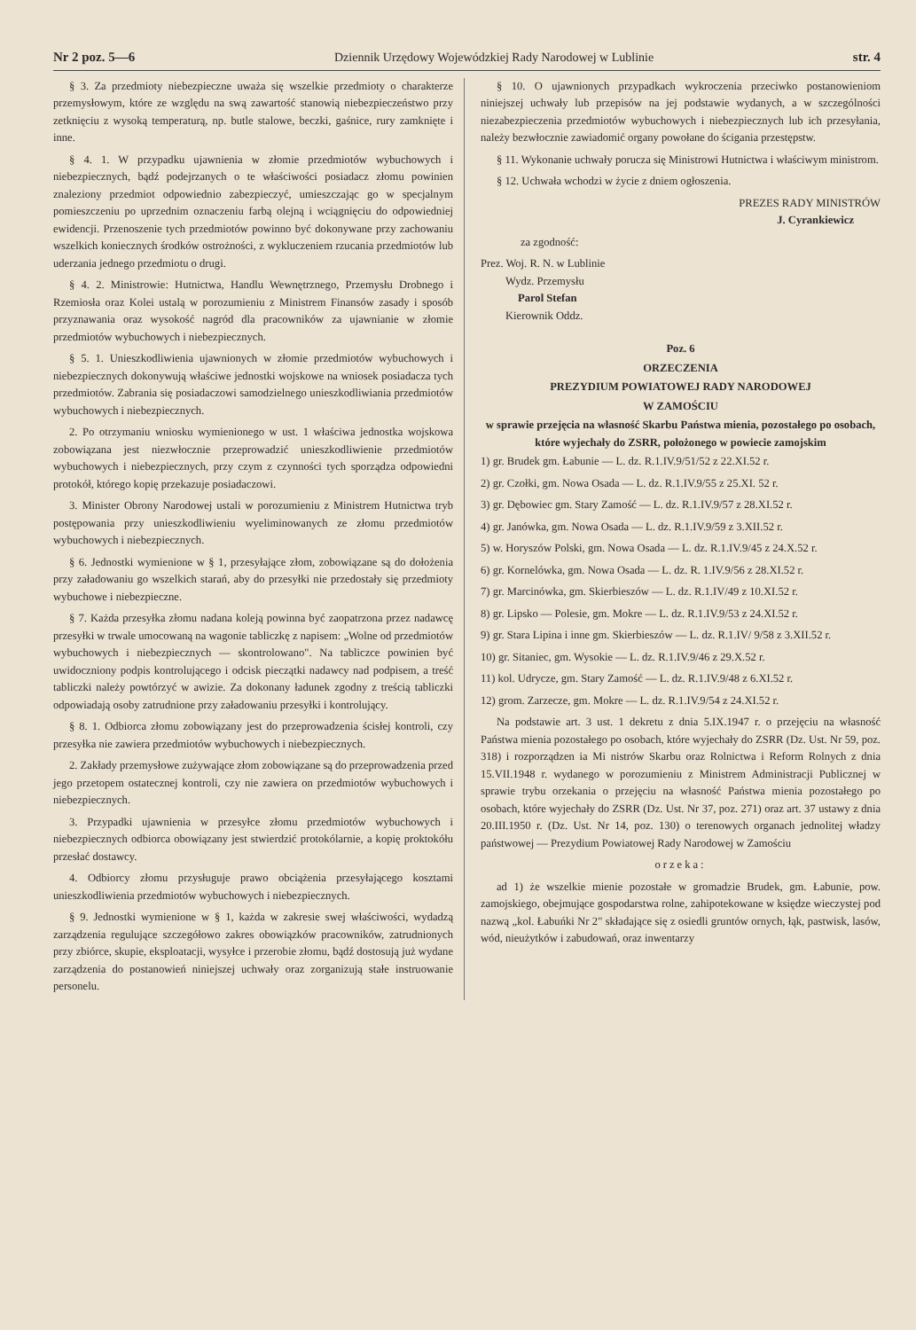Nr 2 poz. 5—6 Dziennik Urzędowy Wojewódzkiej Rady Narodowej w Lublinie str. 4
§ 3. Za przedmioty niebezpieczne uważa się wszelkie przedmioty o charakterze przemysłowym, które ze względu na swą zawartość stanowią niebezpieczeństwo przy zetknięciu z wysoką temperaturą, np. butle stalowe, beczki, gaśnice, rury zamknięte i inne.
§ 4. 1. W przypadku ujawnienia w złomie przedmiotów wybuchowych i niebezpiecznych, bądź podejrzanych o te właściwości posiadacz złomu powinien znaleziony przedmiot odpowiednio zabezpieczyć, umieszczając go w specjalnym pomieszczeniu po uprzednim oznaczeniu farbą olejną i wciągnięciu do odpowiedniej ewidencji. Przenoszenie tych przedmiotów powinno być dokonywane przy zachowaniu wszelkich koniecznych środków ostrożności, z wykluczeniem rzucania przedmiotów lub uderzania jednego przedmiotu o drugi.
§ 4. 2. Ministrowie: Hutnictwa, Handlu Wewnętrznego, Przemysłu Drobnego i Rzemiosła oraz Kolei ustalą w porozumieniu z Ministrem Finansów zasady i sposób przyznawania oraz wysokość nagród dla pracowników za ujawnianie w złomie przedmiotów wybuchowych i niebezpiecznych.
§ 5. 1. Unieszkodliwienia ujawnionych w złomie przedmiotów wybuchowych i niebezpiecznych dokonywują właściwe jednostki wojskowe na wniosek posiadacza tych przedmiotów. Zabrania się posiadaczowi samodzielnego unieszkodliwiania przedmiotów wybuchowych i niebezpiecznych.
2. Po otrzymaniu wniosku wymienionego w ust. 1 właściwa jednostka wojskowa zobowiązana jest niezwłocznie przeprowadzić unieszkodliwienie przedmiotów wybuchowych i niebezpiecznych, przy czym z czynności tych sporządza odpowiedni protokół, którego kopię przekazuje posiadaczowi.
3. Minister Obrony Narodowej ustali w porozumieniu z Ministrem Hutnictwa tryb postępowania przy unieszkodliwieniu wyeliminowanych ze złomu przedmiotów wybuchowych i niebezpiecznych.
§ 6. Jednostki wymienione w § 1, przesyłające złom, zobowiązane są do dołożenia przy załadowaniu go wszelkich starań, aby do przesyłki nie przedostały się przedmioty wybuchowe i niebezpieczne.
§ 7. Każda przesyłka złomu nadana koleją powinna być zaopatrzona przez nadawcę przesyłki w trwale umocowaną na wagonie tabliczkę z napisem: „Wolne od przedmiotów wybuchowych i niebezpiecznych — skontrolowano". Na tabliczce powinien być uwidoczniony podpis kontrolującego i odcisk pieczątki nadawcy nad podpisem, a treść tabliczki należy powtórzyć w awizie. Za dokonany ładunek zgodny z treścią tabliczki odpowiadają osoby zatrudnione przy załadowaniu przesyłki i kontrolujący.
§ 8. 1. Odbiorca złomu zobowiązany jest do przeprowadzenia ścisłej kontroli, czy przesyłka nie zawiera przedmiotów wybuchowych i niebezpiecznych.
2. Zakłady przemysłowe zużywające złom zobowiązane są do przeprowadzenia przed jego przetopem ostatecznej kontroli, czy nie zawiera on przedmiotów wybuchowych i niebezpiecznych.
3. Przypadki ujawnienia w przesyłce złomu przedmiotów wybuchowych i niebezpiecznych odbiorca obowiązany jest stwierdzić protokólarnie, a kopię proktokółu przesłać dostawcy.
4. Odbiorcy złomu przysługuje prawo obciążenia przesyłającego kosztami unieszkodliwienia przedmiotów wybuchowych i niebezpiecznych.
§ 9. Jednostki wymienione w § 1, każda w zakresie swej właściwości, wydadzą zarządzenia regulujące szczegółowo zakres obowiązków pracowników, zatrudnionych przy zbiórce, skupie, eksploatacji, wysyłce i przerobie złomu, bądź dostosują już wydane zarządzenia do postanowień niniejszej uchwały oraz zorganizują stałe instruowanie personelu.
§ 10. O ujawnionych przypadkach wykroczenia przeciwko postanowieniom niniejszej uchwały lub przepisów na jej podstawie wydanych, a w szczególności niezabezpieczenia przedmiotów wybuchowych i niebezpiecznych lub ich przesyłania, należy bezwłocznie zawiadomić organy powołane do ścigania przestępstw.
§ 11. Wykonanie uchwały porucza się Ministrowi Hutnictwa i właściwym ministrom.
§ 12. Uchwała wchodzi w życie z dniem ogłoszenia.
PREZES RADY MINISTRÓW
J. Cyrankiewicz
za zgodność:
Prez. Woj. R. N. w Lublinie
Wydz. Przemysłu
Parol Stefan
Kierownik Oddz.
Poz. 6
ORZECZENIA
PREZYDIUM POWIATOWEJ RADY NARODOWEJ
W ZAMOŚCIU
w sprawie przejęcia na własność Skarbu Państwa mienia, pozostałego po osobach, które wyjechały do ZSRR, położonego w powiecie zamojskim
1) gr. Brudek gm. Łabunie — L. dz. R.1.IV.9/51/52 z 22.XI.52 r.
2) gr. Czołki, gm. Nowa Osada — L. dz. R.1.IV.9/55 z 25.XI. 52 r.
3) gr. Dębowiec gm. Stary Zamość — L. dz. R.1.IV.9/57 z 28.XI.52 r.
4) gr. Janówka, gm. Nowa Osada — L. dz. R.1.IV.9/59 z 3.XII.52 r.
5) w. Horyszów Polski, gm. Nowa Osada — L. dz. R.1.IV.9/45 z 24.X.52 r.
6) gr. Kornelówka, gm. Nowa Osada — L. dz. R. 1.IV.9/56 z 28.XI.52 r.
7) gr. Marcinówka, gm. Skierbieszów — L. dz. R.1.IV/49 z 10.XI.52 r.
8) gr. Lipsko — Polesie, gm. Mokre — L. dz. R.1.IV.9/53 z 24.XI.52 r.
9) gr. Stara Lipina i inne gm. Skierbieszów — L. dz. R.1.IV/ 9/58 z 3.XII.52 r.
10) gr. Sitaniec, gm. Wysokie — L. dz. R.1.IV.9/46 z 29.X.52 r.
11) kol. Udrycze, gm. Stary Zamość — L. dz. R.1.IV.9/48 z 6.XI.52 r.
12) grom. Zarzecze, gm. Mokre — L. dz. R.1.IV.9/54 z 24.XI.52 r.
Na podstawie art. 3 ust. 1 dekretu z dnia 5.IX.1947 r. o przejęciu na własność Państwa mienia pozostałego po osobach, które wyjechały do ZSRR (Dz. Ust. Nr 59, poz. 318) i rozporządzen ia Mi nistrów Skarbu oraz Rolnictwa i Reform Rolnych z dnia 15.VII.1948 r. wydanego w porozumieniu z Ministrem Administracji Publicznej w sprawie trybu orzekania o przejęciu na własność Państwa mienia pozostałego po osobach, które wyjechały do ZSRR (Dz. Ust. Nr 37, poz. 271) oraz art. 37 ustawy z dnia 20.III.1950 r. (Dz. Ust. Nr 14, poz. 130) o terenowych organach jednolitej władzy państwowej — Prezydium Powiatowej Rady Narodowej w Zamościu
orzeka:
ad 1) że wszelkie mienie pozostałe w gromadzie Brudek, gm. Łabunie, pow. zamojskiego, obejmujące gospodarstwa rolne, zahipotekowane w księdze wieczystej pod nazwą „kol. Łabuńki Nr 2" składające się z osiedli gruntów ornych, łąk, pastwisk, lasów, wód, nieużytków i zabudowań, oraz inwentarzy